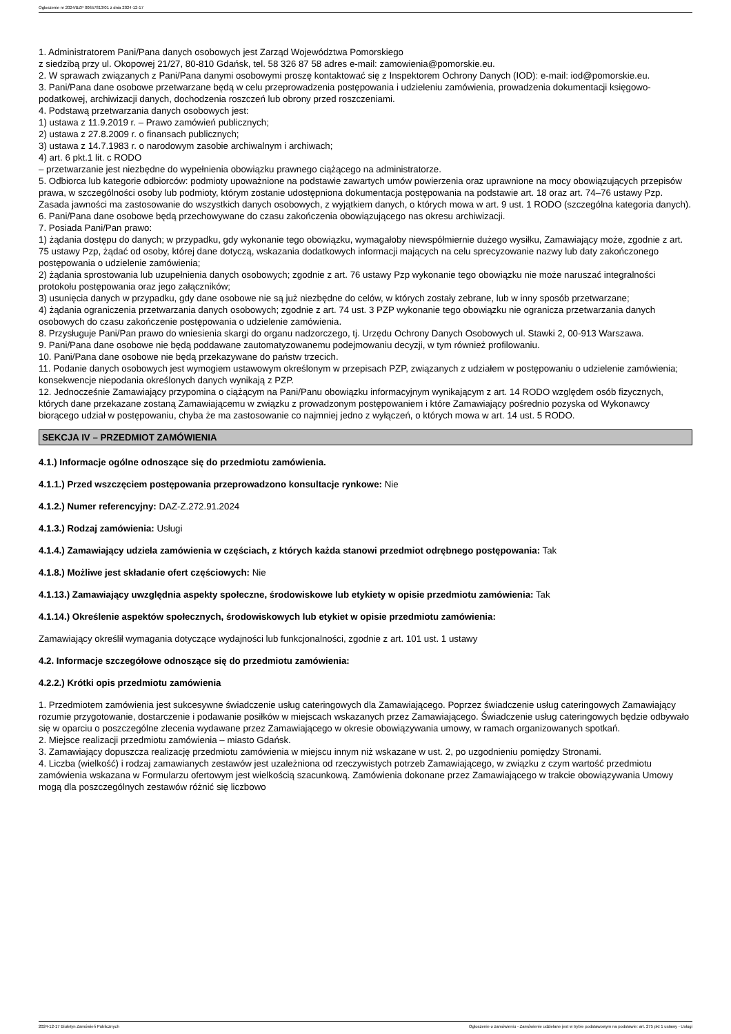Ogłoszenie nr 2024/BZP 00657813/01 z dnia 2024-12-17
1. Administratorem Pani/Pana danych osobowych jest Zarząd Województwa Pomorskiego
z siedzibą przy ul. Okopowej 21/27, 80-810 Gdańsk, tel. 58 326 87 58 adres e-mail: zamowienia@pomorskie.eu.
2. W sprawach związanych z Pani/Pana danymi osobowymi proszę kontaktować się z Inspektorem Ochrony Danych (IOD): e-mail: iod@pomorskie.eu.
3. Pani/Pana dane osobowe przetwarzane będą w celu przeprowadzenia postępowania i udzieleniu zamówienia, prowadzenia dokumentacji księgowo-podatkowej, archiwizacji danych, dochodzenia roszczeń lub obrony przed roszczeniami.
4. Podstawą przetwarzania danych osobowych jest:
1) ustawa z 11.9.2019 r. – Prawo zamówień publicznych;
2) ustawa z 27.8.2009 r. o finansach publicznych;
3) ustawa z 14.7.1983 r. o narodowym zasobie archiwalnym i archiwach;
4) art. 6 pkt.1 lit. c RODO
– przetwarzanie jest niezbędne do wypełnienia obowiązku prawnego ciążącego na administratorze.
5. Odbiorca lub kategorie odbiorców: podmioty upoważnione na podstawie zawartych umów powierzenia oraz uprawnione na mocy obowiązujących przepisów prawa, w szczególności osoby lub podmioty, którym zostanie udostępniona dokumentacja postępowania na podstawie art. 18 oraz art. 74–76 ustawy Pzp. Zasada jawności ma zastosowanie do wszystkich danych osobowych, z wyjątkiem danych, o których mowa w art. 9 ust. 1 RODO (szczególna kategoria danych).
6. Pani/Pana dane osobowe będą przechowywane do czasu zakończenia obowiązującego nas okresu archiwizacji.
7. Posiada Pani/Pan prawo:
1) żądania dostępu do danych; w przypadku, gdy wykonanie tego obowiązku, wymagałoby niewspółmiernie dużego wysiłku, Zamawiający może, zgodnie z art. 75 ustawy Pzp, żądać od osoby, której dane dotyczą, wskazania dodatkowych informacji mających na celu sprecyzowanie nazwy lub daty zakończonego postępowania o udzielenie zamówienia;
2) żądania sprostowania lub uzupełnienia danych osobowych; zgodnie z art. 76 ustawy Pzp wykonanie tego obowiązku nie może naruszać integralności protokołu postępowania oraz jego załączników;
3) usunięcia danych w przypadku, gdy dane osobowe nie są już niezbędne do celów, w których zostały zebrane, lub w inny sposób przetwarzane;
4) żądania ograniczenia przetwarzania danych osobowych; zgodnie z art. 74 ust. 3 PZP wykonanie tego obowiązku nie ogranicza przetwarzania danych osobowych do czasu zakończenie postępowania o udzielenie zamówienia.
8. Przysługuje Pani/Pan prawo do wniesienia skargi do organu nadzorczego, tj. Urzędu Ochrony Danych Osobowych ul. Stawki 2, 00-913 Warszawa.
9. Pani/Pana dane osobowe nie będą poddawane zautomatyzowanemu podejmowaniu decyzji, w tym również profilowaniu.
10. Pani/Pana dane osobowe nie będą przekazywane do państw trzecich.
11. Podanie danych osobowych jest wymogiem ustawowym określonym w przepisach PZP, związanych z udziałem w postępowaniu o udzielenie zamówienia; konsekwencje niepodania określonych danych wynikają z PZP.
12. Jednocześnie Zamawiający przypomina o ciążącym na Pani/Panu obowiązku informacyjnym wynikającym z art. 14 RODO względem osób fizycznych, których dane przekazane zostaną Zamawiającemu w związku z prowadzonym postępowaniem i które Zamawiający pośrednio pozyska od Wykonawcy biorącego udział w postępowaniu, chyba że ma zastosowanie co najmniej jedno z wyłączeń, o których mowa w art. 14 ust. 5 RODO.
SEKCJA IV – PRZEDMIOT ZAMÓWIENIA
4.1.) Informacje ogólne odnoszące się do przedmiotu zamówienia.
4.1.1.) Przed wszczęciem postępowania przeprowadzono konsultacje rynkowe: Nie
4.1.2.) Numer referencyjny: DAZ-Z.272.91.2024
4.1.3.) Rodzaj zamówienia: Usługi
4.1.4.) Zamawiający udziela zamówienia w częściach, z których każda stanowi przedmiot odrębnego postępowania: Tak
4.1.8.) Możliwe jest składanie ofert częściowych: Nie
4.1.13.) Zamawiający uwzględnia aspekty społeczne, środowiskowe lub etykiety w opisie przedmiotu zamówienia: Tak
4.1.14.) Określenie aspektów społecznych, środowiskowych lub etykiet w opisie przedmiotu zamówienia:
Zamawiający określił wymagania dotyczące wydajności lub funkcjonalności, zgodnie z art. 101 ust. 1 ustawy
4.2. Informacje szczegółowe odnoszące się do przedmiotu zamówienia:
4.2.2.) Krótki opis przedmiotu zamówienia
1. Przedmiotem zamówienia jest sukcesywne świadczenie usług cateringowych dla Zamawiającego. Poprzez świadczenie usług cateringowych Zamawiający rozumie przygotowanie, dostarczenie i podawanie posiłków w miejscach wskazanych przez Zamawiającego. Świadczenie usług cateringowych będzie odbywało się w oparciu o poszczególne zlecenia wydawane przez Zamawiającego w okresie obowiązywania umowy, w ramach organizowanych spotkań.
2. Miejsce realizacji przedmiotu zamówienia – miasto Gdańsk.
3. Zamawiający dopuszcza realizację przedmiotu zamówienia w miejscu innym niż wskazane w ust. 2, po uzgodnieniu pomiędzy Stronami.
4. Liczba (wielkość) i rodzaj zamawianych zestawów jest uzależniona od rzeczywistych potrzeb Zamawiającego, w związku z czym wartość przedmiotu zamówienia wskazana w Formularzu ofertowym jest wielkością szacunkową. Zamówienia dokonane przez Zamawiającego w trakcie obowiązywania Umowy mogą dla poszczególnych zestawów różnić się liczbowo
2024-12-17 Biuletyn Zamówień Publicznych Ogłoszenie o zamówieniu - Zamówienie udzielane jest w trybie podstawowym na podstawie: art. 275 pkt 1 ustawy - Usługi